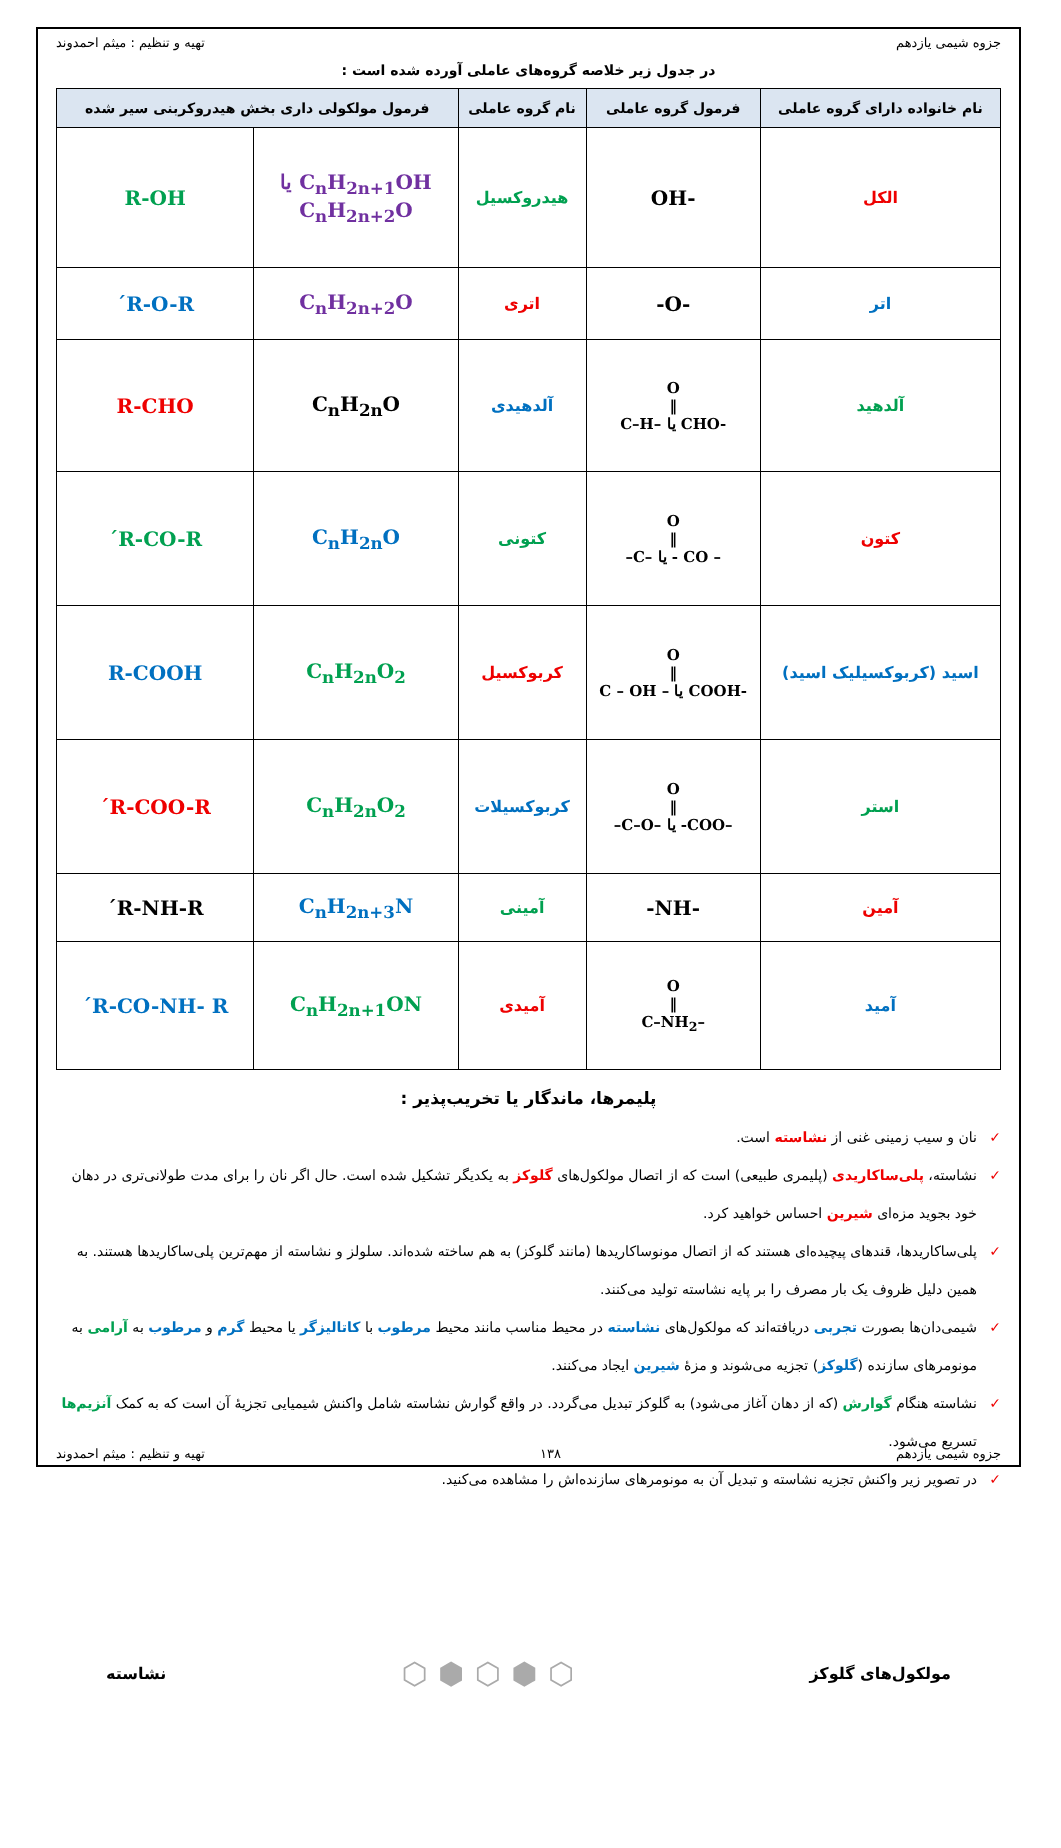جزوه شیمی یازدهم تهیه و تنظیم : میثم احمدوند
در جدول زیر خلاصه گروه‌های عاملی آورده شده است :
| نام خانواده دارای گروه عاملی | فرمول گروه عاملی | نام گروه عاملی | فرمول مولکولی داری بخش هیدروکربنی سیر شده | |
| --- | --- | --- | --- | --- |
| الکل | -OH | هیدروکسیل | C<sub>n</sub>H<sub>2n+1</sub>OH یا C<sub>n</sub>H<sub>2n+2</sub>O | R-OH |
| اتر | -O- | اتری | C<sub>n</sub>H<sub>2n+2</sub>O | R-O-R´ |
| آلدهید | O ‖ -CHO یا –C–H | آلدهیدی | C<sub>n</sub>H<sub>2n</sub>O | R-CHO |
| کتون | O ‖ – CO - یا –C– | کتونی | C<sub>n</sub>H<sub>2n</sub>O | R-CO-R´ |
| اسید (کربوکسیلیک اسید) | O ‖ -COOH یا – C – OH | کربوکسیل | C<sub>n</sub>H<sub>2n</sub>O<sub>2</sub> | R-COOH |
| استر | O ‖ –COO- یا –C–O– | کربوکسیلات | C<sub>n</sub>H<sub>2n</sub>O<sub>2</sub> | R-COO-R´ |
| آمین | -NH- | آمینی | C<sub>n</sub>H<sub>2n+3</sub>N | R-NH-R´ |
| آمید | O ‖ –C–NH<sub>2</sub> | آمیدی | C<sub>n</sub>H<sub>2n+1</sub>ON | R-CO-NH- R´ |
پلیمرها، ماندگار یا تخریب‌پذیر :
✓ نان و سیب زمینی غنی از نشاسته است.
✓ نشاسته، پلی‌ساکاریدی (پلیمری طبیعی) است که از اتصال مولکول‌های گلوکز به یکدیگر تشکیل شده است. حال اگر نان را برای مدت طولانی‌تری در دهان خود بجوید مزه‌ای شیرین احساس خواهید کرد.
✓ پلی‌ساکاریدها، قندهای پیچیده‌ای هستند که از اتصال مونوساکاریدها (مانند گلوکز) به هم ساخته شده‌اند. سلولز و نشاسته از مهم‌ترین پلی‌ساکاریدها هستند. به همین دلیل ظروف یک بار مصرف را بر پایه نشاسته تولید می‌کنند.
✓ شیمی‌دان‌ها بصورت تجربی دریافته‌اند که مولکول‌های نشاسته در محیط مناسب مانند محیط مرطوب با کاتالیزگر یا محیط گرم و مرطوب به آرامی به مونومرهای سازنده (گلوکز) تجزیه می‌شوند و مزهٔ شیرین ایجاد می‌کنند.
✓ نشاسته هنگام گوارش (که از دهان آغاز می‌شود) به گلوکز تبدیل می‌گردد. در واقع گوارش نشاسته شامل واکنش شیمیایی تجزیهٔ آن است که به کمک آنزیم‌ها تسریع می‌شود.
✓ در تصویر زیر واکنش تجزیه نشاسته و تبدیل آن به مونومرهای سازنده‌اش را مشاهده می‌کنید.
مولکول‌های گلوکز ⬡ ⬢ ⬡ ⬢ ⬡ نشاسته
جزوه شیمی یازدهم ۱۳۸ تهیه و تنظیم : میثم احمدوند